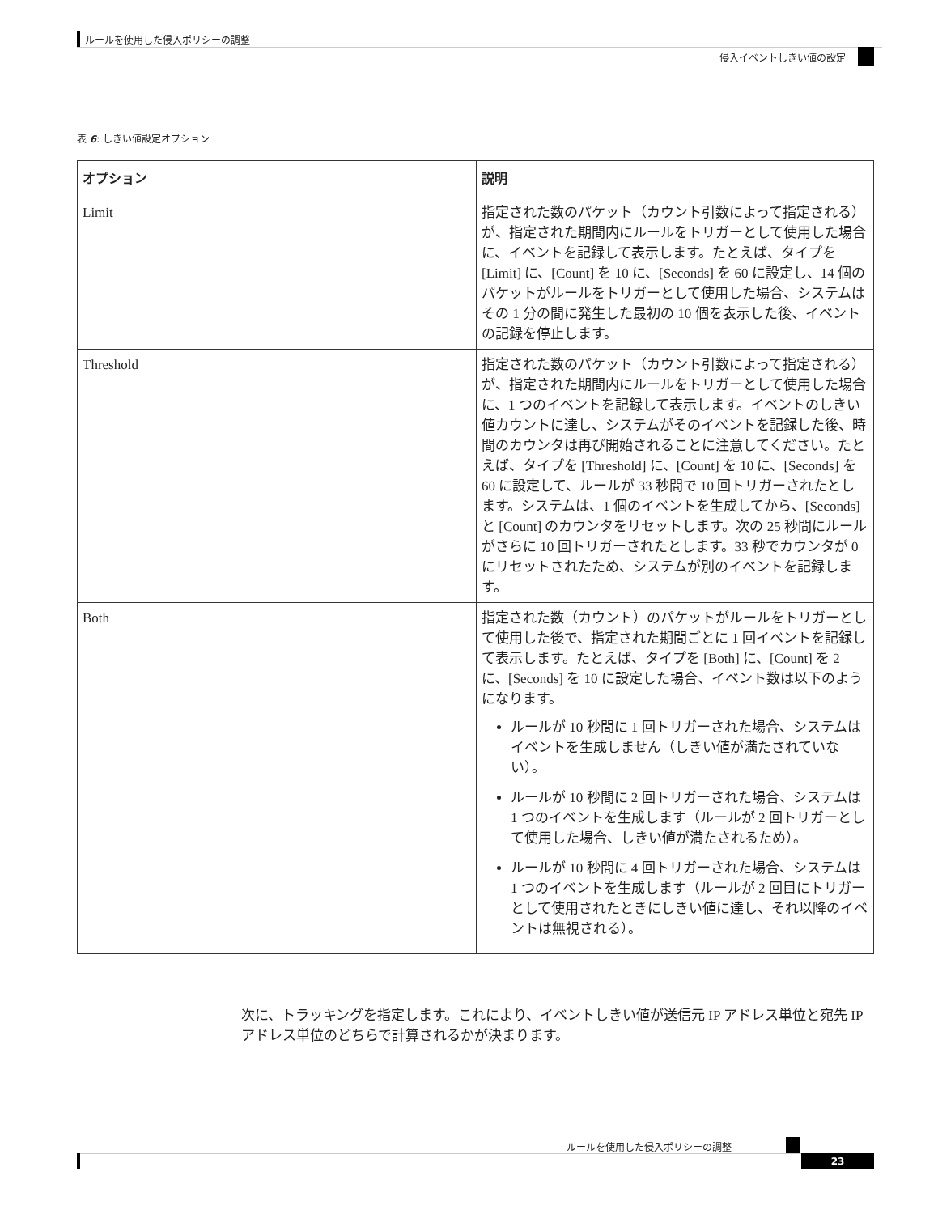ルールを使用した侵入ポリシーの調整
侵入イベントしきい値の設定
表 6: しきい値設定オプション
| オプション | 説明 |
| --- | --- |
| Limit | 指定された数のパケット（カウント引数によって指定される）が、指定された期間内にルールをトリガーとして使用した場合に、イベントを記録して表示します。たとえば、タイプを [Limit] に、[Count] を 10 に、[Seconds] を 60 に設定し、14 個のパケットがルールをトリガーとして使用した場合、システムはその 1 分の間に発生した最初の 10 個を表示した後、イベントの記録を停止します。 |
| Threshold | 指定された数のパケット（カウント引数によって指定される）が、指定された期間内にルールをトリガーとして使用した場合に、1 つのイベントを記録して表示します。イベントのしきい値カウントに達し、システムがそのイベントを記録した後、時間のカウンタは再び開始されることに注意してください。たとえば、タイプを [Threshold] に、[Count] を 10 に、[Seconds] を 60 に設定して、ルールが 33 秒間で 10 回トリガーされたとします。システムは、1 個のイベントを生成してから、[Seconds] と [Count] のカウンタをリセットします。次の 25 秒間にルールがさらに 10 回トリガーされたとします。33 秒でカウンタが 0 にリセットされたため、システムが別のイベントを記録します。 |
| Both | 指定された数（カウント）のパケットがルールをトリガーとして使用した後で、指定された期間ごとに 1 回イベントを記録して表示します。たとえば、タイプを [Both] に、[Count] を 2 に、[Seconds] を 10 に設定した場合、イベント数は以下のようになります。 ルールが 10 秒間に 1 回トリガーされた場合、システムはイベントを生成しません（しきい値が満たされていない）。 ルールが 10 秒間に 2 回トリガーされた場合、システムは 1 つのイベントを生成します（ルールが 2 回トリガーとして使用した場合、しきい値が満たされるため）。 ルールが 10 秒間に 4 回トリガーされた場合、システムは 1 つのイベントを生成します（ルールが 2 回目にトリガーとして使用されたときにしきい値に達し、それ以降のイベントは無視される）。 |
次に、トラッキングを指定します。これにより、イベントしきい値が送信元 IP アドレス単位と宛先 IP アドレス単位のどちらで計算されるかが決まります。
ルールを使用した侵入ポリシーの調整
23